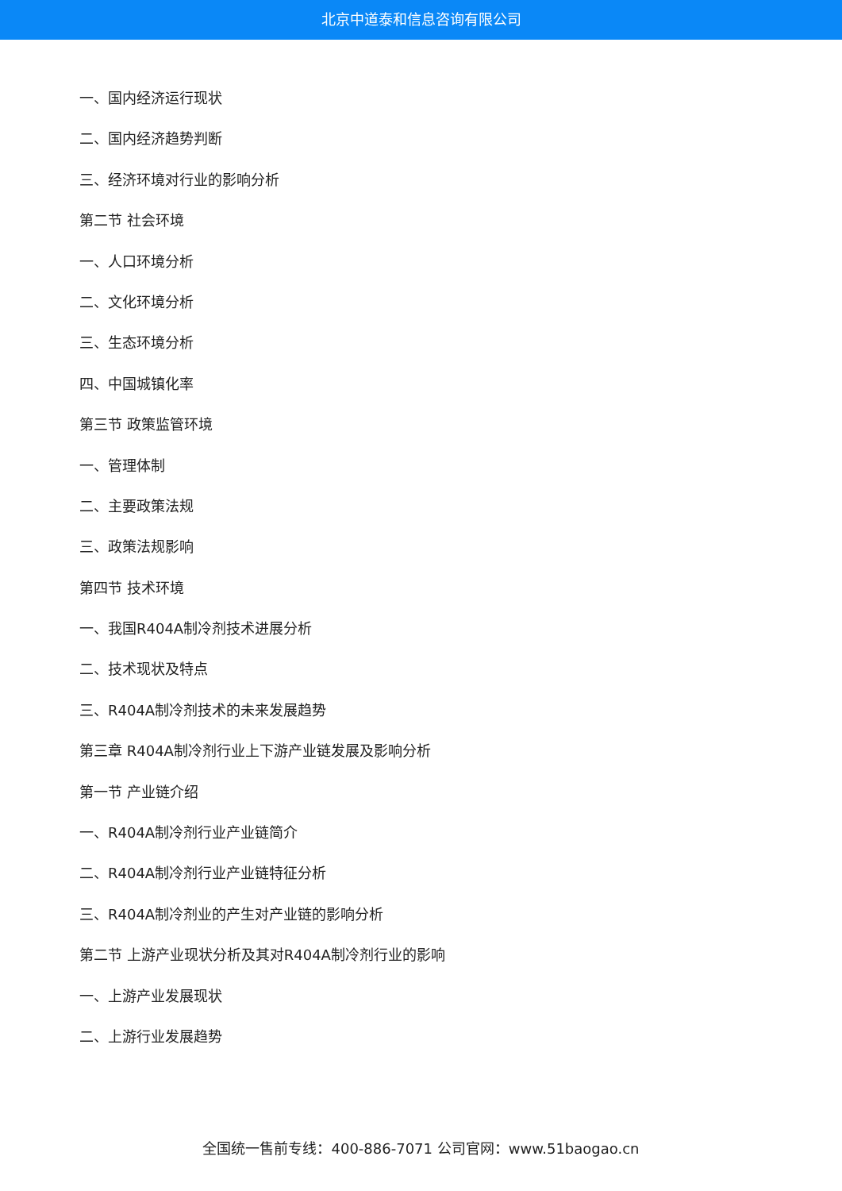北京中道泰和信息咨询有限公司
一、国内经济运行现状
二、国内经济趋势判断
三、经济环境对行业的影响分析
第二节 社会环境
一、人口环境分析
二、文化环境分析
三、生态环境分析
四、中国城镇化率
第三节 政策监管环境
一、管理体制
二、主要政策法规
三、政策法规影响
第四节 技术环境
一、我国R404A制冷剂技术进展分析
二、技术现状及特点
三、R404A制冷剂技术的未来发展趋势
第三章 R404A制冷剂行业上下游产业链发展及影响分析
第一节 产业链介绍
一、R404A制冷剂行业产业链简介
二、R404A制冷剂行业产业链特征分析
三、R404A制冷剂业的产生对产业链的影响分析
第二节 上游产业现状分析及其对R404A制冷剂行业的影响
一、上游产业发展现状
二、上游行业发展趋势
全国统一售前专线：400-886-7071 公司官网：www.51baogao.cn